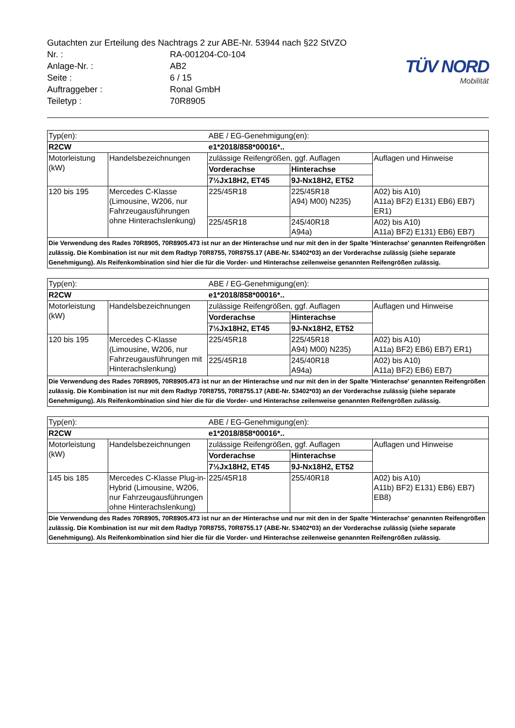| Gutachten zur Erteilung des Nachtrags 2 zur ABE-Nr. 53944 nach §22 StVZO | |
| Nr. : | RA-001204-C0-104 |
| Anlage-Nr. : | AB2 |
| Seite : | 6 / 15 |
| Auftraggeber : | Ronal GmbH |
| Teiletyp : | 70R8905 |
TÜV NORD
Mobilität
| Typ(en): | | ABE / EG-Genehmigung(en): | | |
| R2CW | | e1*2018/858*00016*.. | | |
| Motorleistung (kW) | Handelsbezeichnungen | zulässige Reifengrößen, ggf. Auflagen | | Auflagen und Hinweise |
| | | Vorderachse | Hinterachse | |
| | | 7½Jx18H2, ET45 | 9J-Nx18H2, ET52 | |
| 120 bis 195 | Mercedes C-Klasse (Limousine, W206, nur Fahrzeugausführungen ohne Hinterachslenkung) | 225/45R18 | 225/45R18 A94) M00) N235) | A02) bis A10) A11a) BF2) E131) EB6) EB7) ER1) |
| | | 225/45R18 | 245/40R18 A94a) | A02) bis A10) A11a) BF2) E131) EB6) EB7) |
| Die Verwendung des Rades 70R8905, 70R8905.473 ist nur an der Hinterachse und nur mit den in der Spalte 'Hinterachse' genannten Reifengrößen zulässig. Die Kombination ist nur mit dem Radtyp 70R8755, 70R8755.17 (ABE-Nr. 53402*03) an der Vorderachse zulässig (siehe separate Genehmigung). Als Reifenkombination sind hier die für die Vorder- und Hinterachse zeilenweise genannten Reifengrößen zulässig. | | | | |
| Typ(en): | | ABE / EG-Genehmigung(en): | | |
| R2CW | | e1*2018/858*00016*.. | | |
| Motorleistung (kW) | Handelsbezeichnungen | zulässige Reifengrößen, ggf. Auflagen | | Auflagen und Hinweise |
| | | Vorderachse | Hinterachse | |
| | | 7½Jx18H2, ET45 | 9J-Nx18H2, ET52 | |
| 120 bis 195 | Mercedes C-Klasse (Limousine, W206, nur Fahrzeugausführungen mit Hinterachslenkung) | 225/45R18 | 225/45R18 A94) M00) N235) | A02) bis A10) A11a) BF2) EB6) EB7) ER1) |
| | | 225/45R18 | 245/40R18 A94a) | A02) bis A10) A11a) BF2) EB6) EB7) |
| Die Verwendung des Rades 70R8905, 70R8905.473 ist nur an der Hinterachse und nur mit den in der Spalte 'Hinterachse' genannten Reifengrößen zulässig. Die Kombination ist nur mit dem Radtyp 70R8755, 70R8755.17 (ABE-Nr. 53402*03) an der Vorderachse zulässig (siehe separate Genehmigung). Als Reifenkombination sind hier die für die Vorder- und Hinterachse zeilenweise genannten Reifengrößen zulässig. | | | | |
| Typ(en): | | ABE / EG-Genehmigung(en): | | |
| R2CW | | e1*2018/858*00016*.. | | |
| Motorleistung (kW) | Handelsbezeichnungen | zulässige Reifengrößen, ggf. Auflagen | | Auflagen und Hinweise |
| | | Vorderachse | Hinterachse | |
| | | 7½Jx18H2, ET45 | 9J-Nx18H2, ET52 | |
| 145 bis 185 | Mercedes C-Klasse Plug-in-Hybrid (Limousine, W206, nur Fahrzeugausführungen ohne Hinterachslenkung) | 225/45R18 | 255/40R18 | A02) bis A10) A11b) BF2) E131) EB6) EB7) EB8) |
| Die Verwendung des Rades 70R8905, 70R8905.473 ist nur an der Hinterachse und nur mit den in der Spalte 'Hinterachse' genannten Reifengrößen zulässig. Die Kombination ist nur mit dem Radtyp 70R8755, 70R8755.17 (ABE-Nr. 53402*03) an der Vorderachse zulässig (siehe separate Genehmigung). Als Reifenkombination sind hier die für die Vorder- und Hinterachse zeilenweise genannten Reifengrößen zulässig. | | | | |